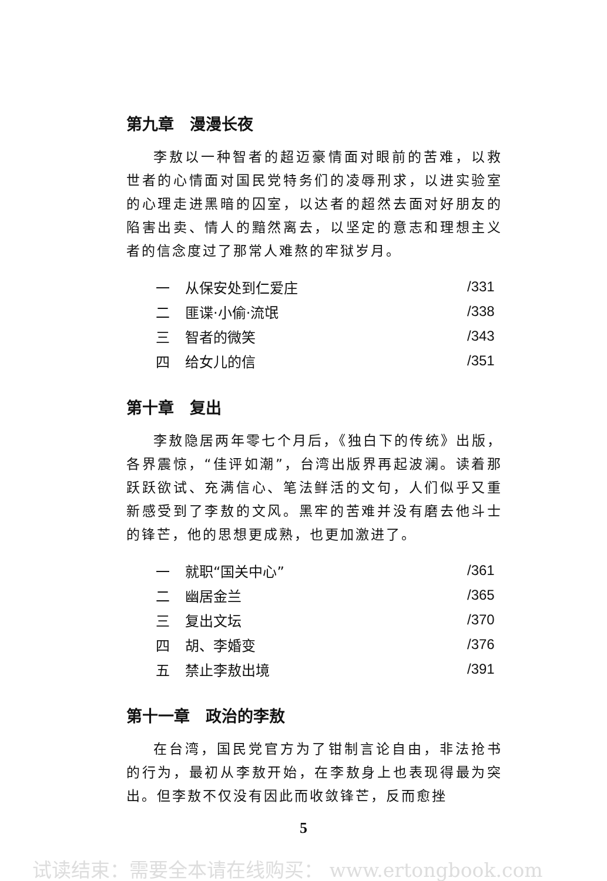第九章　漫漫长夜
李敖以一种智者的超迈豪情面对眼前的苦难，以救世者的心情面对国民党特务们的凌辱刑求，以进实验室的心理走进黑暗的囚室，以达者的超然去面对好朋友的陷害出卖、情人的黯然离去，以坚定的意志和理想主义者的信念度过了那常人难熬的牢狱岁月。
| 一 | 从保安处到仁爱庄 | /331 |
| 二 | 匪谍·小偷·流氓 | /338 |
| 三 | 智者的微笑 | /343 |
| 四 | 给女儿的信 | /351 |
第十章　复出
李敖隐居两年零七个月后，《独白下的传统》出版，各界震惊，“佳评如潮”，台湾出版界再起波澜。读着那跃跃欲试、充满信心、笔法鲜活的文句，人们似乎又重新感受到了李敖的文风。黑牢的苦难并没有磨去他斗士的锋芒，他的思想更成熟，也更加激进了。
| 一 | 就职“国关中心” | /361 |
| 二 | 幽居金兰 | /365 |
| 三 | 复出文坛 | /370 |
| 四 | 胡、李婚变 | /376 |
| 五 | 禁止李敖出境 | /391 |
第十一章　政治的李敖
在台湾，国民党官方为了钳制言论自由，非法抢书的行为，最初从李敖开始，在李敖身上也表现得最为突出。但李敖不仅没有因此而收敛锋芒，反而愈挫
5
试读结束：需要全本请在线购买： www.ertongbook.com